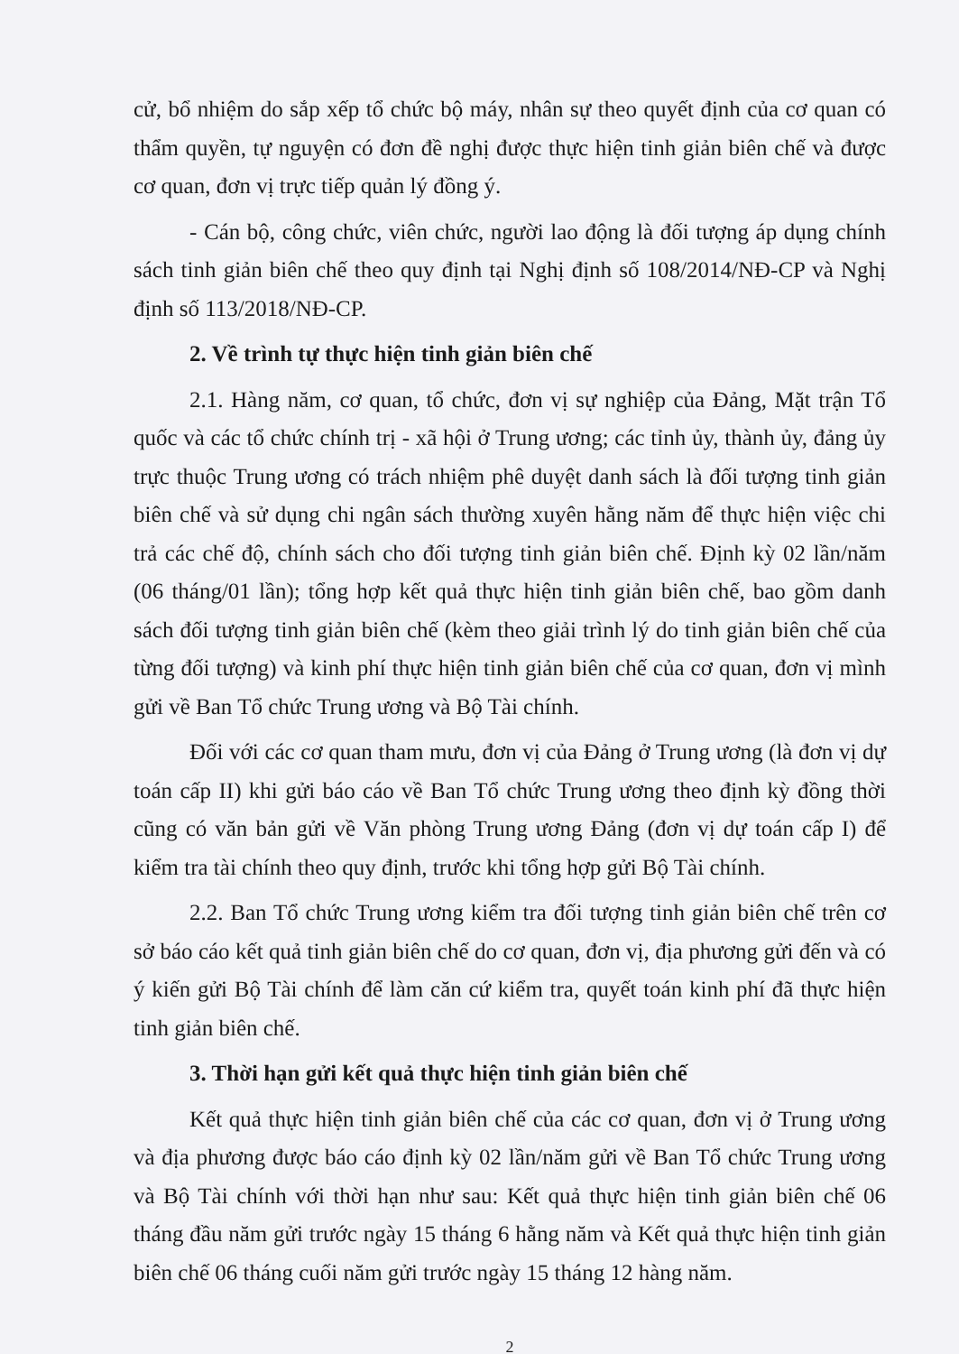cử, bổ nhiệm do sắp xếp tổ chức bộ máy, nhân sự theo quyết định của cơ quan có thẩm quyền, tự nguyện có đơn đề nghị được thực hiện tinh giản biên chế và được cơ quan, đơn vị trực tiếp quản lý đồng ý.
- Cán bộ, công chức, viên chức, người lao động là đối tượng áp dụng chính sách tinh giản biên chế theo quy định tại Nghị định số 108/2014/NĐ-CP và Nghị định số 113/2018/NĐ-CP.
2. Về trình tự thực hiện tinh giản biên chế
2.1. Hàng năm, cơ quan, tổ chức, đơn vị sự nghiệp của Đảng, Mặt trận Tổ quốc và các tổ chức chính trị - xã hội ở Trung ương; các tỉnh ủy, thành ủy, đảng ủy trực thuộc Trung ương có trách nhiệm phê duyệt danh sách là đối tượng tinh giản biên chế và sử dụng chi ngân sách thường xuyên hằng năm để thực hiện việc chi trả các chế độ, chính sách cho đối tượng tinh giản biên chế. Định kỳ 02 lần/năm (06 tháng/01 lần); tổng hợp kết quả thực hiện tinh giản biên chế, bao gồm danh sách đối tượng tinh giản biên chế (kèm theo giải trình lý do tinh giản biên chế của từng đối tượng) và kinh phí thực hiện tinh giản biên chế của cơ quan, đơn vị mình gửi về Ban Tổ chức Trung ương và Bộ Tài chính.
Đối với các cơ quan tham mưu, đơn vị của Đảng ở Trung ương (là đơn vị dự toán cấp II) khi gửi báo cáo về Ban Tổ chức Trung ương theo định kỳ đồng thời cũng có văn bản gửi về Văn phòng Trung ương Đảng (đơn vị dự toán cấp I) để kiểm tra tài chính theo quy định, trước khi tổng hợp gửi Bộ Tài chính.
2.2. Ban Tổ chức Trung ương kiểm tra đối tượng tinh giản biên chế trên cơ sở báo cáo kết quả tinh giản biên chế do cơ quan, đơn vị, địa phương gửi đến và có ý kiến gửi Bộ Tài chính để làm căn cứ kiểm tra, quyết toán kinh phí đã thực hiện tinh giản biên chế.
3. Thời hạn gửi kết quả thực hiện tinh giản biên chế
Kết quả thực hiện tinh giản biên chế của các cơ quan, đơn vị ở Trung ương và địa phương được báo cáo định kỳ 02 lần/năm gửi về Ban Tổ chức Trung ương và Bộ Tài chính với thời hạn như sau: Kết quả thực hiện tinh giản biên chế 06 tháng đầu năm gửi trước ngày 15 tháng 6 hằng năm và Kết quả thực hiện tinh giản biên chế 06 tháng cuối năm gửi trước ngày 15 tháng 12 hàng năm.
2